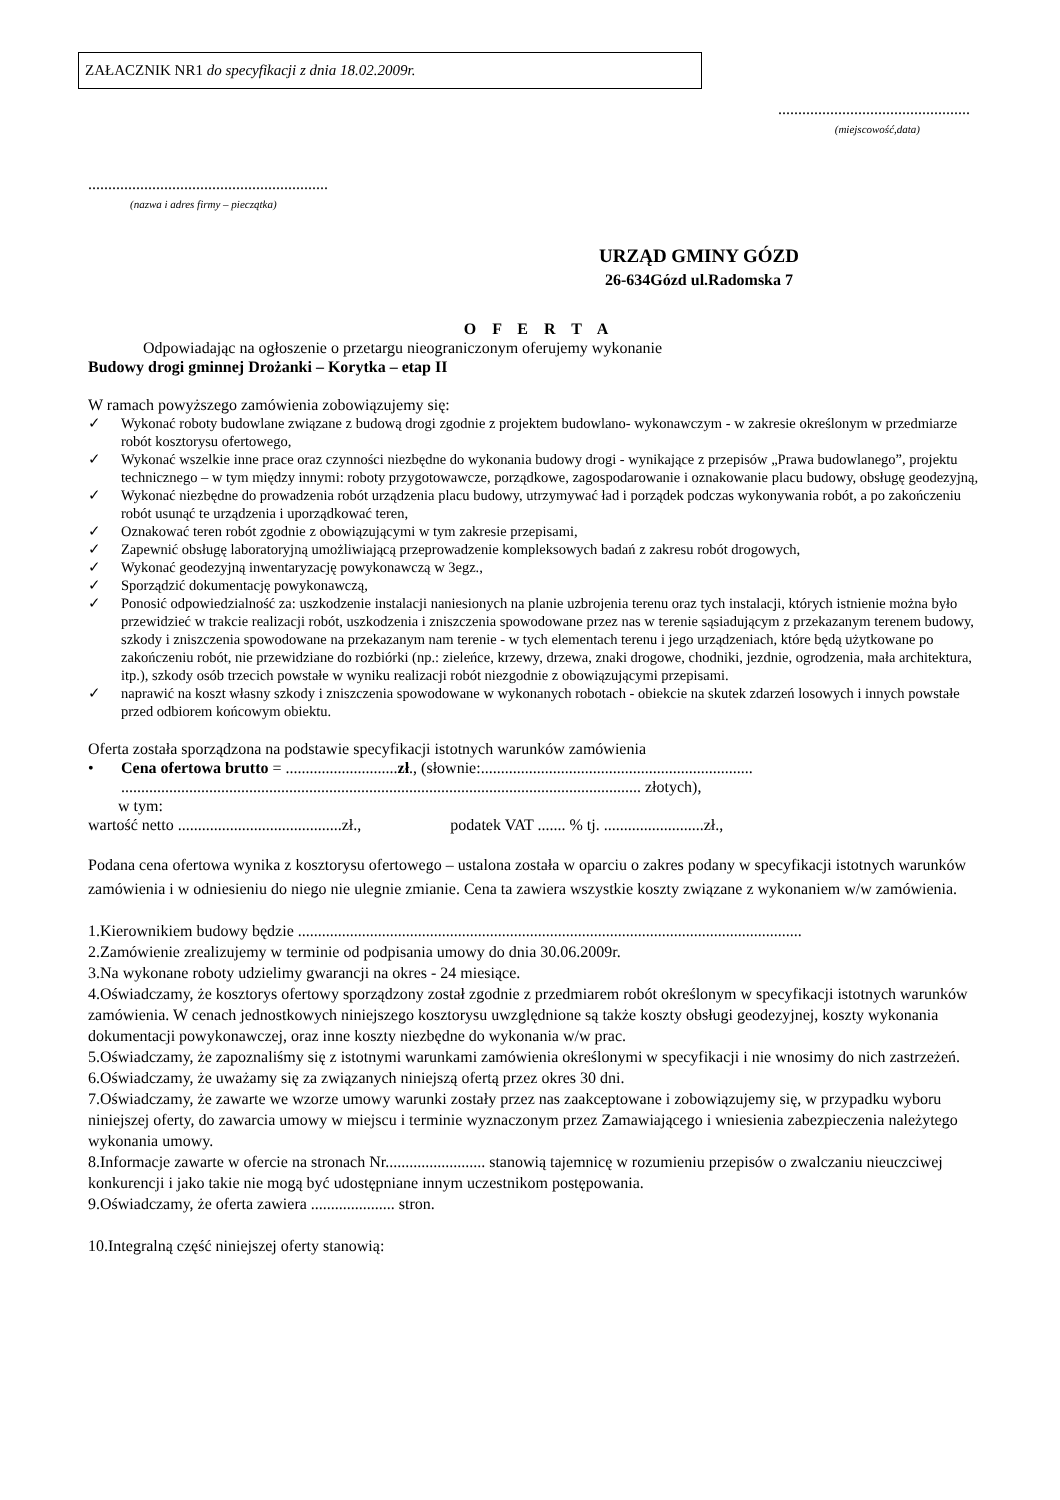ZAŁACZNIK NR1 do specyfikacji z dnia 18.02.2009r.
................................................
(miejscowość,data)
............................................................
(nazwa i adres firmy – pieczątka)
URZĄD GMINY GÓZD
26-634Gózd ul.Radomska 7
O F E R T A
Odpowiadając na ogłoszenie o przetargu nieograniczonym oferujemy wykonanie
Budowy drogi gminnej Drożanki – Korytka – etap II
W ramach powyższego zamówienia zobowiązujemy się:
✓ Wykonać roboty budowlane związane z budową drogi zgodnie z projektem budowlano- wykonawczym - w zakresie określonym w przedmiarze robót kosztorysu ofertowego,
✓ Wykonać wszelkie inne prace oraz czynności niezbędne do wykonania budowy drogi - wynikające z przepisów „Prawa budowlanego”, projektu technicznego – w tym między innymi: roboty przygotowawcze, porządkowe, zagospodarowanie i oznakowanie placu budowy, obsługę geodezyjną,
✓ Wykonać niezbędne do prowadzenia robót urządzenia placu budowy, utrzymywać ład i porządek podczas wykonywania robót, a po zakończeniu robót usunąć te urządzenia i uporządkować teren,
✓ Oznakować teren robót zgodnie z obowiązującymi w tym zakresie przepisami,
✓ Zapewnić obsługę laboratoryjną umożliwiającą przeprowadzenie kompleksowych badań z zakresu robót drogowych,
✓ Wykonać geodezyjną inwentaryzację powykonawczą w 3egz.,
✓ Sporządzić dokumentację powykonawczą,
✓ Ponosić odpowiedzialność za: uszkodzenie instalacji naniesionych na planie uzbrojenia terenu oraz tych instalacji, których istnienie można było przewidzieć w trakcie realizacji robót, uszkodzenia i zniszczenia spowodowane przez nas w terenie sąsiadującym z przekazanym terenem budowy, szkody i zniszczenia spowodowane na przekazanym nam terenie - w tych elementach terenu i jego urządzeniach, które będą użytkowane po zakończeniu robót, nie przewidziane do rozbiórki (np.: zieleńce, krzewy, drzewa, znaki drogowe, chodniki, jezdnie, ogrodzenia, mała architektura, itp.), szkody osób trzecich powstałe w wyniku realizacji robót niezgodnie z obowiązującymi przepisami.
✓ naprawić na koszt własny szkody i zniszczenia spowodowane w wykonanych robotach - obiekcie na skutek zdarzeń losowych i innych powstałe przed odbiorem końcowym obiektu.
Oferta została sporządzona na podstawie specyfikacji istotnych warunków zamówienia
• Cena ofertowa brutto = ............................zł., (słownie:....................................................................
.................................................................................................................................. złotych),
w tym:
wartość netto .........................................zł., podatek VAT ....... % tj. .........................zł.,
Podana cena ofertowa wynika z kosztorysu ofertowego – ustalona została w oparciu o zakres podany w specyfikacji istotnych warunków zamówienia i w odniesieniu do niego nie ulegnie zmianie. Cena ta zawiera wszystkie koszty związane z wykonaniem w/w zamówienia.
1.Kierownikiem budowy będzie ..............................................................................................................................
2.Zamówienie zrealizujemy w terminie od podpisania umowy do dnia 30.06.2009r.
3.Na wykonane roboty udzielimy gwarancji na okres - 24 miesiące.
4.Oświadczamy, że kosztorys ofertowy sporządzony został zgodnie z przedmiarem robót określonym w specyfikacji istotnych warunków zamówienia. W cenach jednostkowych niniejszego kosztorysu uwzględnione są także koszty obsługi geodezyjnej, koszty wykonania dokumentacji powykonawczej, oraz inne koszty niezbędne do wykonania w/w prac.
5.Oświadczamy, że zapoznaliśmy się z istotnymi warunkami zamówienia określonymi w specyfikacji i nie wnosimy do nich zastrzeżeń.
6.Oświadczamy, że uważamy się za związanych niniejszą ofertą przez okres 30 dni.
7.Oświadczamy, że zawarte we wzorze umowy warunki zostały przez nas zaakceptowane i zobowiązujemy się, w przypadku wyboru niniejszej oferty, do zawarcia umowy w miejscu i terminie wyznaczonym przez Zamawiającego i wniesienia zabezpieczenia należytego wykonania umowy.
8.Informacje zawarte w ofercie na stronach Nr......................... stanowią tajemnicę w rozumieniu przepisów o zwalczaniu nieuczciwej konkurencji i jako takie nie mogą być udostępniane innym uczestnikom postępowania.
9.Oświadczamy, że oferta zawiera ..................... stron.
10.Integralną część niniejszej oferty stanowią: